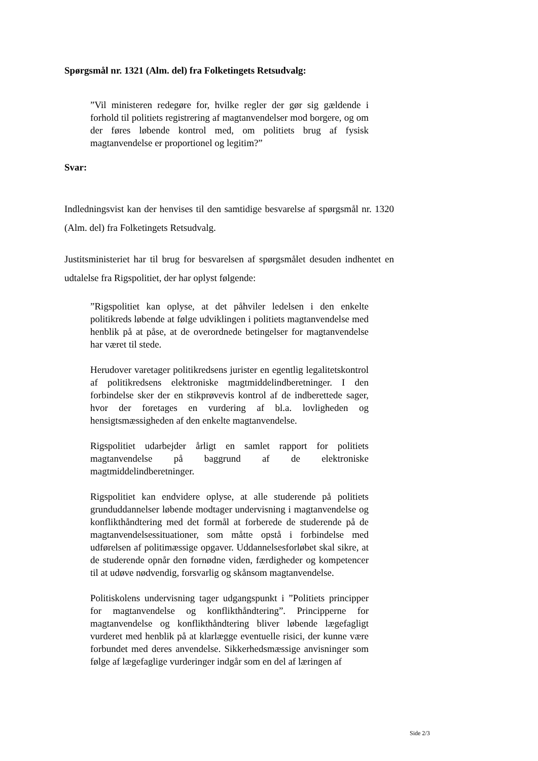Spørgsmål nr. 1321 (Alm. del) fra Folketingets Retsudvalg:
”Vil ministeren redegøre for, hvilke regler der gør sig gældende i forhold til politiets registrering af magtanvendelser mod borgere, og om der føres løbende kontrol med, om politiets brug af fysisk magtanvendelse er proportionel og legitim?”
Svar:
Indledningsvist kan der henvises til den samtidige besvarelse af spørgsmål nr. 1320 (Alm. del) fra Folketingets Retsudvalg.
Justitsministeriet har til brug for besvarelsen af spørgsmålet desuden indhentet en udtalelse fra Rigspolitiet, der har oplyst følgende:
”Rigspolitiet kan oplyse, at det påhviler ledelsen i den enkelte politikreds løbende at følge udviklingen i politiets magtanvendelse med henblik på at påse, at de overordnede betingelser for magtanvendelse har været til stede.
Herudover varetager politikredsens jurister en egentlig legalitetskontrol af politikredsens elektroniske magtmiddelindberetninger. I den forbindelse sker der en stikprøvevis kontrol af de indberettede sager, hvor der foretages en vurdering af bl.a. lovligheden og hensigtsmæssigheden af den enkelte magtanvendelse.
Rigspolitiet udarbejder årligt en samlet rapport for politiets magtanvendelse på baggrund af de elektroniske magtmiddelindberetninger.
Rigspolitiet kan endvidere oplyse, at alle studerende på politiets grunduddannelser løbende modtager undervisning i magtanvendelse og konflikthåndtering med det formål at forberede de studerende på de magtanvendelsessituationer, som måtte opstå i forbindelse med udførelsen af politimæssige opgaver. Uddannelsesforløbet skal sikre, at de studerende opnår den fornødne viden, færdigheder og kompetencer til at udøve nødvendig, forsvarlig og skånsom magtanvendelse.
Politiskolens undervisning tager udgangspunkt i ”Politiets principper for magtanvendelse og konflikthåndtering”. Principperne for magtanvendelse og konflikthåndtering bliver løbende lægefagligt vurderet med henblik på at klarlægge eventuelle risici, der kunne være forbundet med deres anvendelse. Sikkerhedsmæssige anvisninger som følge af lægefaglige vurderinger indgår som en del af læringen af
Side 2/3